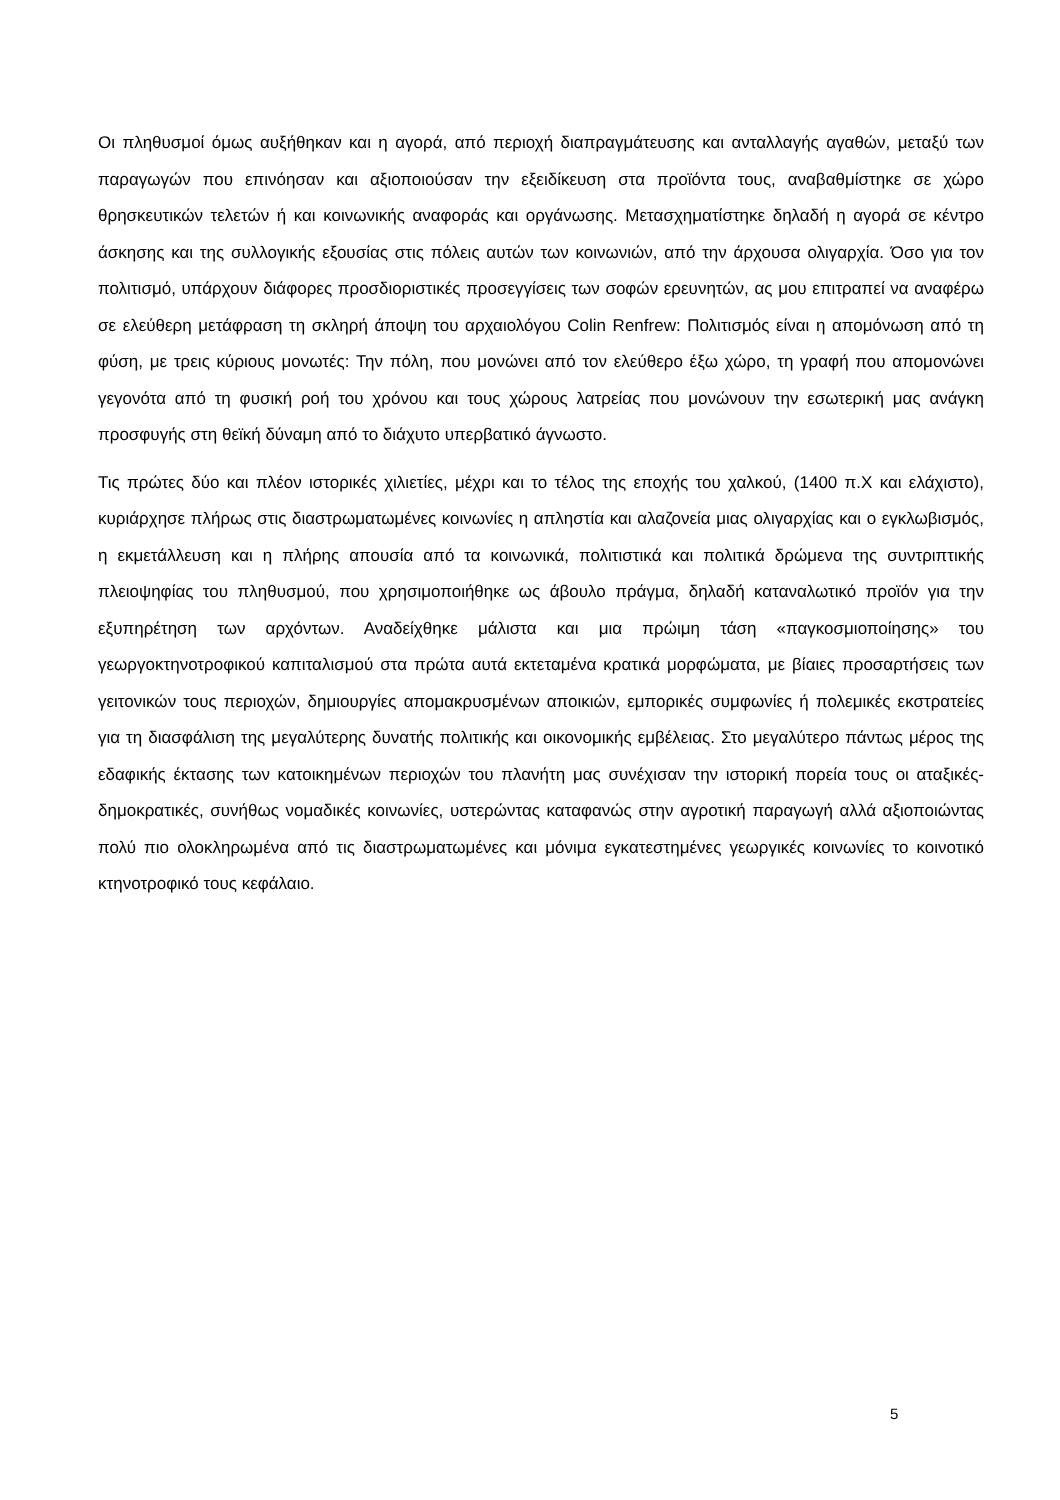Οι πληθυσμοί όμως αυξήθηκαν και η αγορά, από περιοχή διαπραγμάτευσης και ανταλλαγής αγαθών, μεταξύ των παραγωγών που επινόησαν και αξιοποιούσαν την εξειδίκευση στα προϊόντα τους, αναβαθμίστηκε σε χώρο θρησκευτικών τελετών ή και κοινωνικής αναφοράς και οργάνωσης. Μετασχηματίστηκε δηλαδή η αγορά σε κέντρο άσκησης και της συλλογικής εξουσίας στις πόλεις αυτών των κοινωνιών, από την άρχουσα ολιγαρχία. Όσο για τον πολιτισμό, υπάρχουν διάφορες προσδιοριστικές προσεγγίσεις των σοφών ερευνητών, ας μου επιτραπεί να αναφέρω σε ελεύθερη μετάφραση τη σκληρή άποψη του αρχαιολόγου Colin Renfrew: Πολιτισμός είναι η απομόνωση από τη φύση, με τρεις κύριους μονωτές: Την πόλη, που μονώνει από τον ελεύθερο έξω χώρο, τη γραφή που απομονώνει γεγονότα από τη φυσική ροή του χρόνου και τους χώρους λατρείας που μονώνουν την εσωτερική μας ανάγκη προσφυγής στη θεϊκή δύναμη από το διάχυτο υπερβατικό άγνωστο.
Τις πρώτες δύο και πλέον ιστορικές χιλιετίες, μέχρι και το τέλος της εποχής του χαλκού, (1400 π.Χ και ελάχιστο), κυριάρχησε πλήρως στις διαστρωματωμένες κοινωνίες η απληστία και αλαζονεία μιας ολιγαρχίας και ο εγκλωβισμός, η εκμετάλλευση και η πλήρης απουσία από τα κοινωνικά, πολιτιστικά και πολιτικά δρώμενα της συντριπτικής πλειοψηφίας του πληθυσμού, που χρησιμοποιήθηκε ως άβουλο πράγμα, δηλαδή καταναλωτικό προϊόν για την εξυπηρέτηση των αρχόντων. Αναδείχθηκε μάλιστα και μια πρώιμη τάση «παγκοσμιοποίησης» του γεωργοκτηνοτροφικού καπιταλισμού στα πρώτα αυτά εκτεταμένα κρατικά μορφώματα, με βίαιες προσαρτήσεις των γειτονικών τους περιοχών, δημιουργίες απομακρυσμένων αποικιών, εμπορικές συμφωνίες ή πολεμικές εκστρατείες για τη διασφάλιση της μεγαλύτερης δυνατής πολιτικής και οικονομικής εμβέλειας. Στο μεγαλύτερο πάντως μέρος της εδαφικής έκτασης των κατοικημένων περιοχών του πλανήτη μας συνέχισαν την ιστορική πορεία τους οι αταξικές-δημοκρατικές, συνήθως νομαδικές κοινωνίες, υστερώντας καταφανώς στην αγροτική παραγωγή αλλά αξιοποιώντας πολύ πιο ολοκληρωμένα από τις διαστρωματωμένες και μόνιμα εγκατεστημένες γεωργικές κοινωνίες το κοινοτικό κτηνοτροφικό τους κεφάλαιο.
5